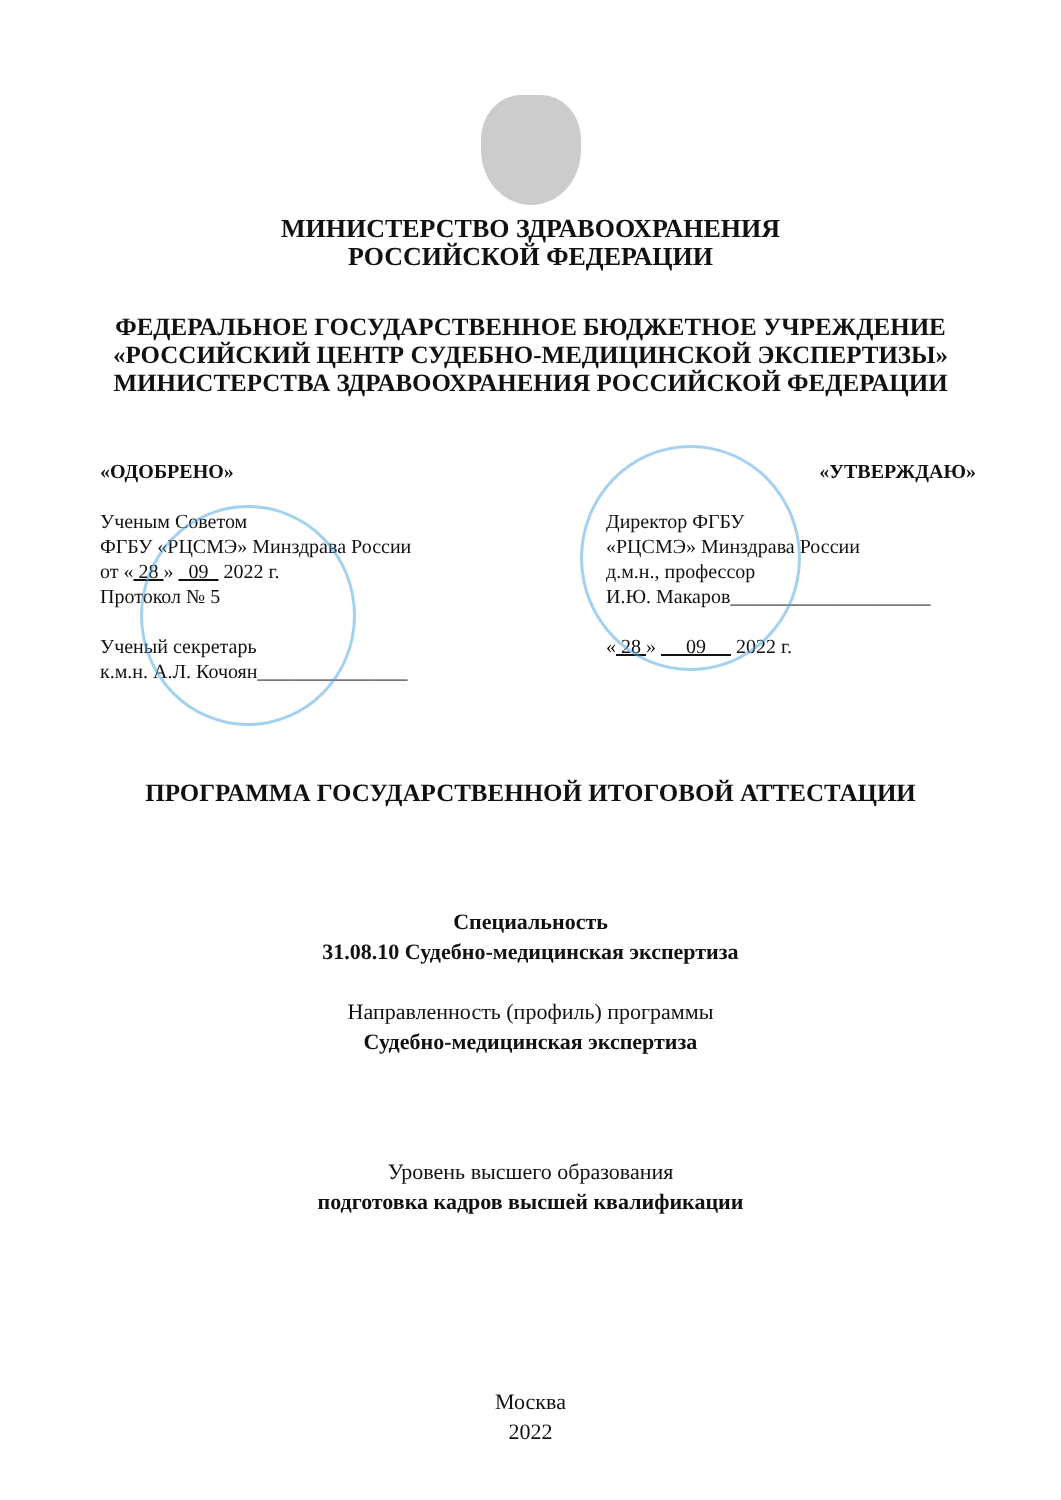МИНИСТЕРСТВО ЗДРАВООХРАНЕНИЯ
РОССИЙСКОЙ ФЕДЕРАЦИИ
ФЕДЕРАЛЬНОЕ ГОСУДАРСТВЕННОЕ БЮДЖЕТНОЕ УЧРЕЖДЕНИЕ
«РОССИЙСКИЙ ЦЕНТР СУДЕБНО-МЕДИЦИНСКОЙ ЭКСПЕРТИЗЫ»
МИНИСТЕРСТВА ЗДРАВООХРАНЕНИЯ РОССИЙСКОЙ ФЕДЕРАЦИИ
«ОДОБРЕНО»
Ученым Советом
ФГБУ «РЦСМЭ» Минздрава России
от « 28 » 09 2022 г.
Протокол № 5
Ученый секретарь
к.м.н. А.Л. Кочоян_______________
«УТВЕРЖДАЮ»
Директор ФГБУ
«РЦСМЭ» Минздрава России
д.м.н., профессор
И.Ю. Макаров____________________
« 28 » 09 2022 г.
ПРОГРАММА ГОСУДАРСТВЕННОЙ ИТОГОВОЙ АТТЕСТАЦИИ
Специальность
31.08.10 Судебно-медицинская экспертиза
Направленность (профиль) программы
Судебно-медицинская экспертиза
Уровень высшего образования
подготовка кадров высшей квалификации
Москва
2022